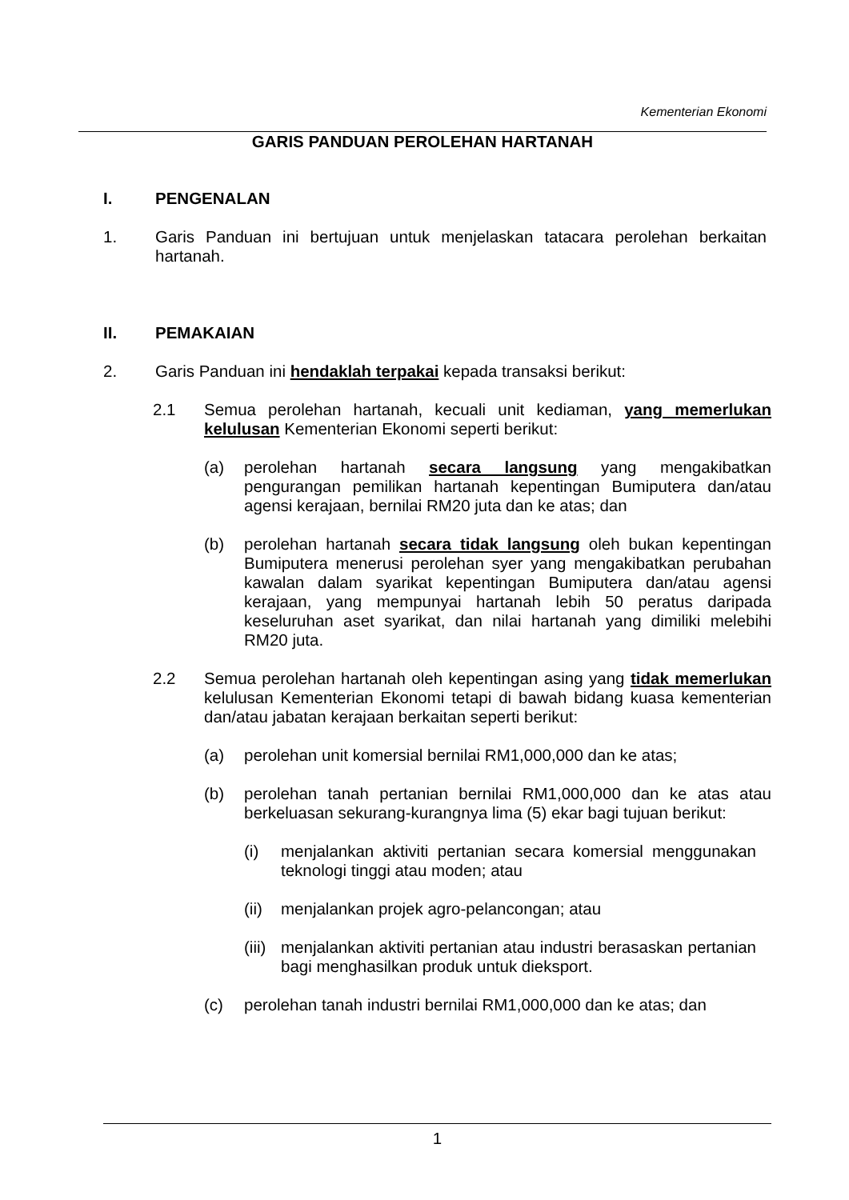Kementerian Ekonomi
GARIS PANDUAN PEROLEHAN HARTANAH
I. PENGENALAN
1. Garis Panduan ini bertujuan untuk menjelaskan tatacara perolehan berkaitan hartanah.
II. PEMAKAIAN
2. Garis Panduan ini hendaklah terpakai kepada transaksi berikut:
2.1 Semua perolehan hartanah, kecuali unit kediaman, yang memerlukan kelulusan Kementerian Ekonomi seperti berikut:
(a) perolehan hartanah secara langsung yang mengakibatkan pengurangan pemilikan hartanah kepentingan Bumiputera dan/atau agensi kerajaan, bernilai RM20 juta dan ke atas; dan
(b) perolehan hartanah secara tidak langsung oleh bukan kepentingan Bumiputera menerusi perolehan syer yang mengakibatkan perubahan kawalan dalam syarikat kepentingan Bumiputera dan/atau agensi kerajaan, yang mempunyai hartanah lebih 50 peratus daripada keseluruhan aset syarikat, dan nilai hartanah yang dimiliki melebihi RM20 juta.
2.2 Semua perolehan hartanah oleh kepentingan asing yang tidak memerlukan kelulusan Kementerian Ekonomi tetapi di bawah bidang kuasa kementerian dan/atau jabatan kerajaan berkaitan seperti berikut:
(a) perolehan unit komersial bernilai RM1,000,000 dan ke atas;
(b) perolehan tanah pertanian bernilai RM1,000,000 dan ke atas atau berkeluasan sekurang-kurangnya lima (5) ekar bagi tujuan berikut:
(i) menjalankan aktiviti pertanian secara komersial menggunakan teknologi tinggi atau moden; atau
(ii) menjalankan projek agro-pelancongan; atau
(iii) menjalankan aktiviti pertanian atau industri berasaskan pertanian bagi menghasilkan produk untuk dieksport.
(c) perolehan tanah industri bernilai RM1,000,000 dan ke atas; dan
1